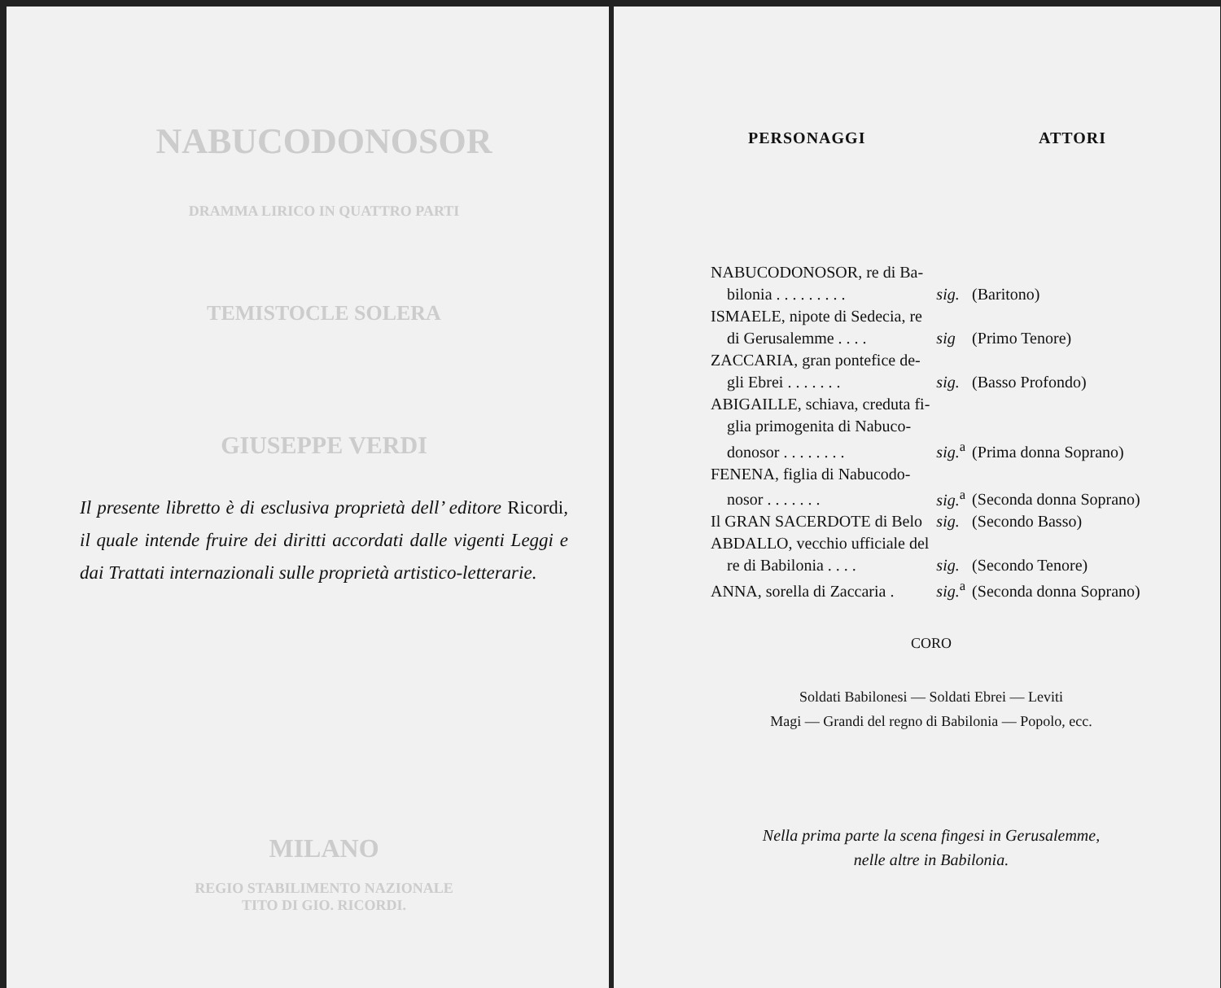NABUCODONOSOR
DRAMMA LIRICO IN QUATTRO PARTI
TEMISTOCLE SOLERA
GIUSEPPE VERDI
Il presente libretto è di esclusiva proprietà dell’ editore Ricordi, il quale intende fruire dei diritti accordati dalle vigenti Leggi e dai Trattati internazionali sulle proprietà artistico-letterarie.
MILANO
REGIO STABILIMENTO NAZIONALE
TITO DI GIO. RICORDI.
PERSONAGGI ATTORI
| NABUCODONOSOR, re di Ba- | | |
| bilonia . . . . . . . . . | sig. | (Baritono) |
| ISMAELE, nipote di Sedecia, re | | |
| di Gerusalemme . . . . | sig | (Primo Tenore) |
| ZACCARIA, gran pontefice de- | | |
| gli Ebrei . . . . . . . | sig. | (Basso Profondo) |
| ABIGAILLE, schiava, creduta fi- | | |
| glia primogenita di Nabuco- | | |
| donosor . . . . . . . . | sig.<sup>a</sup> | (Prima donna Soprano) |
| FENENA, figlia di Nabucodo- | | |
| nosor . . . . . . . | sig.<sup>a</sup> | (Seconda donna Soprano) |
| Il GRAN SACERDOTE di Belo | sig. | (Secondo Basso) |
| ABDALLO, vecchio ufficiale del | | |
| re di Babilonia . . . . | sig. | (Secondo Tenore) |
| ANNA, sorella di Zaccaria . | sig.<sup>a</sup> | (Seconda donna Soprano) |
CORO
Soldati Babilonesi — Soldati Ebrei — Leviti
Magi — Grandi del regno di Babilonia — Popolo, ecc.
Nella prima parte la scena fingesi in Gerusalemme,
nelle altre in Babilonia.